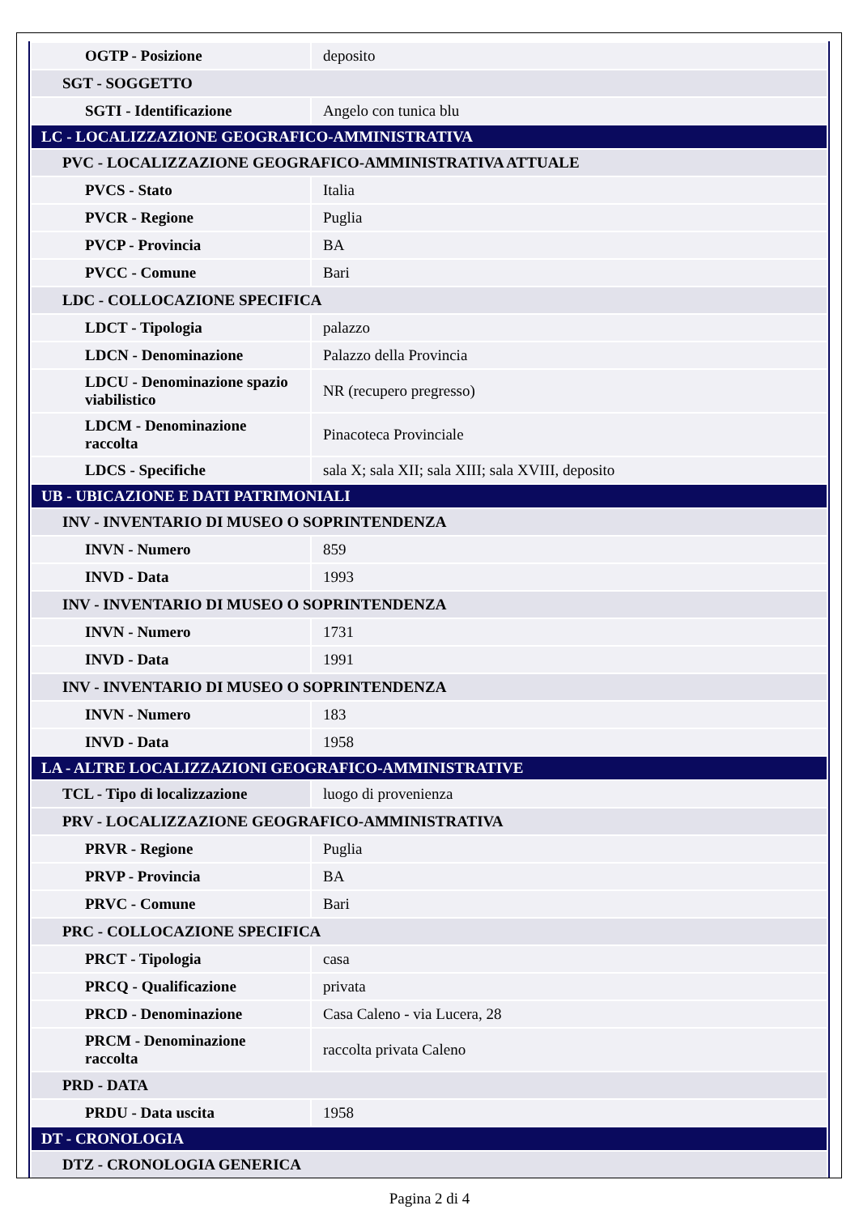| OGTP - Posizione | deposito |
| SGT - SOGGETTO | |
| SGTI - Identificazione | Angelo con tunica blu |
| LC - LOCALIZZAZIONE GEOGRAFICO-AMMINISTRATIVA | |
| PVC - LOCALIZZAZIONE GEOGRAFICO-AMMINISTRATIVA ATTUALE | |
| PVCS - Stato | Italia |
| PVCR - Regione | Puglia |
| PVCP - Provincia | BA |
| PVCC - Comune | Bari |
| LDC - COLLOCAZIONE SPECIFICA | |
| LDCT - Tipologia | palazzo |
| LDCN - Denominazione | Palazzo della Provincia |
| LDCU - Denominazione spazio viabilistico | NR (recupero pregresso) |
| LDCM - Denominazione raccolta | Pinacoteca Provinciale |
| LDCS - Specifiche | sala X; sala XII; sala XIII; sala XVIII, deposito |
| UB - UBICAZIONE E DATI PATRIMONIALI | |
| INV - INVENTARIO DI MUSEO O SOPRINTENDENZA | |
| INVN - Numero | 859 |
| INVD - Data | 1993 |
| INV - INVENTARIO DI MUSEO O SOPRINTENDENZA | |
| INVN - Numero | 1731 |
| INVD - Data | 1991 |
| INV - INVENTARIO DI MUSEO O SOPRINTENDENZA | |
| INVN - Numero | 183 |
| INVD - Data | 1958 |
| LA - ALTRE LOCALIZZAZIONI GEOGRAFICO-AMMINISTRATIVE | |
| TCL - Tipo di localizzazione | luogo di provenienza |
| PRV - LOCALIZZAZIONE GEOGRAFICO-AMMINISTRATIVA | |
| PRVR - Regione | Puglia |
| PRVP - Provincia | BA |
| PRVC - Comune | Bari |
| PRC - COLLOCAZIONE SPECIFICA | |
| PRCT - Tipologia | casa |
| PRCQ - Qualificazione | privata |
| PRCD - Denominazione | Casa Caleno - via Lucera, 28 |
| PRCM - Denominazione raccolta | raccolta privata Caleno |
| PRD - DATA | |
| PRDU - Data uscita | 1958 |
| DT - CRONOLOGIA | |
| DTZ - CRONOLOGIA GENERICA | |
Pagina 2 di 4